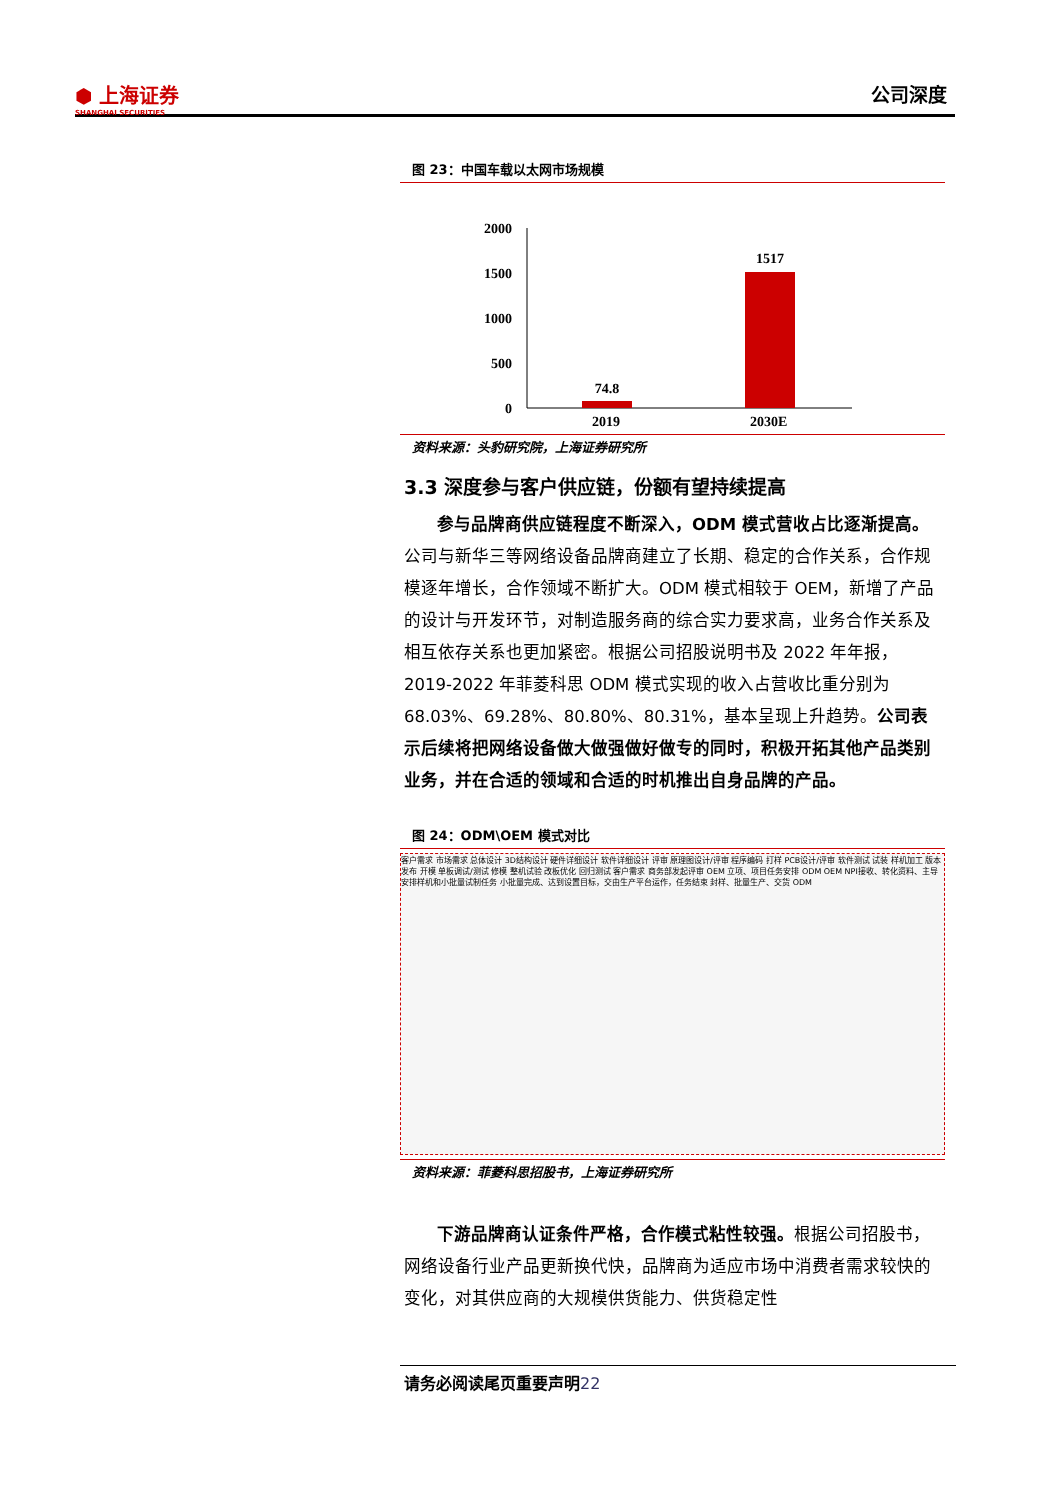⬢ 上海证券
SHANGHAI SECURITIES
公司深度
图 23：中国车载以太网市场规模
2000
1500
1000
500
0
74.8
1517
2019 2030E
资料来源：头豹研究院，上海证券研究所
3.3 深度参与客户供应链，份额有望持续提高
参与品牌商供应链程度不断深入，ODM 模式营收占比逐渐提高。公司与新华三等网络设备品牌商建立了长期、稳定的合作关系，合作规模逐年增长，合作领域不断扩大。ODM 模式相较于 OEM，新增了产品的设计与开发环节，对制造服务商的综合实力要求高，业务合作关系及相互依存关系也更加紧密。根据公司招股说明书及 2022 年年报，2019-2022 年菲菱科思 ODM 模式实现的收入占营收比重分别为 68.03%、69.28%、80.80%、80.31%，基本呈现上升趋势。公司表示后续将把网络设备做大做强做好做专的同时，积极开拓其他产品类别业务，并在合适的领域和合适的时机推出自身品牌的产品。
图 24：ODM\OEM 模式对比
客户需求 市场需求 总体设计 3D结构设计 硬件详细设计 软件详细设计 评审 原理图设计/评审 程序编码 打样 PCB设计/评审 软件测试 试装 样机加工 版本发布 开模 单板调试/测试 修模 整机试验 改板优化 回归测试 客户需求 商务部发起评审 OEM 立项、项目任务安排 ODM OEM NPI接收、转化资料、主导安排样机和小批量试制任务 小批量完成、达到设置目标，交由生产平台运作，任务结束 封样、批量生产、交货 ODM
资料来源：菲菱科思招股书，上海证券研究所
下游品牌商认证条件严格，合作模式粘性较强。根据公司招股书，网络设备行业产品更新换代快，品牌商为适应市场中消费者需求较快的变化，对其供应商的大规模供货能力、供货稳定性
请务必阅读尾页重要声明22